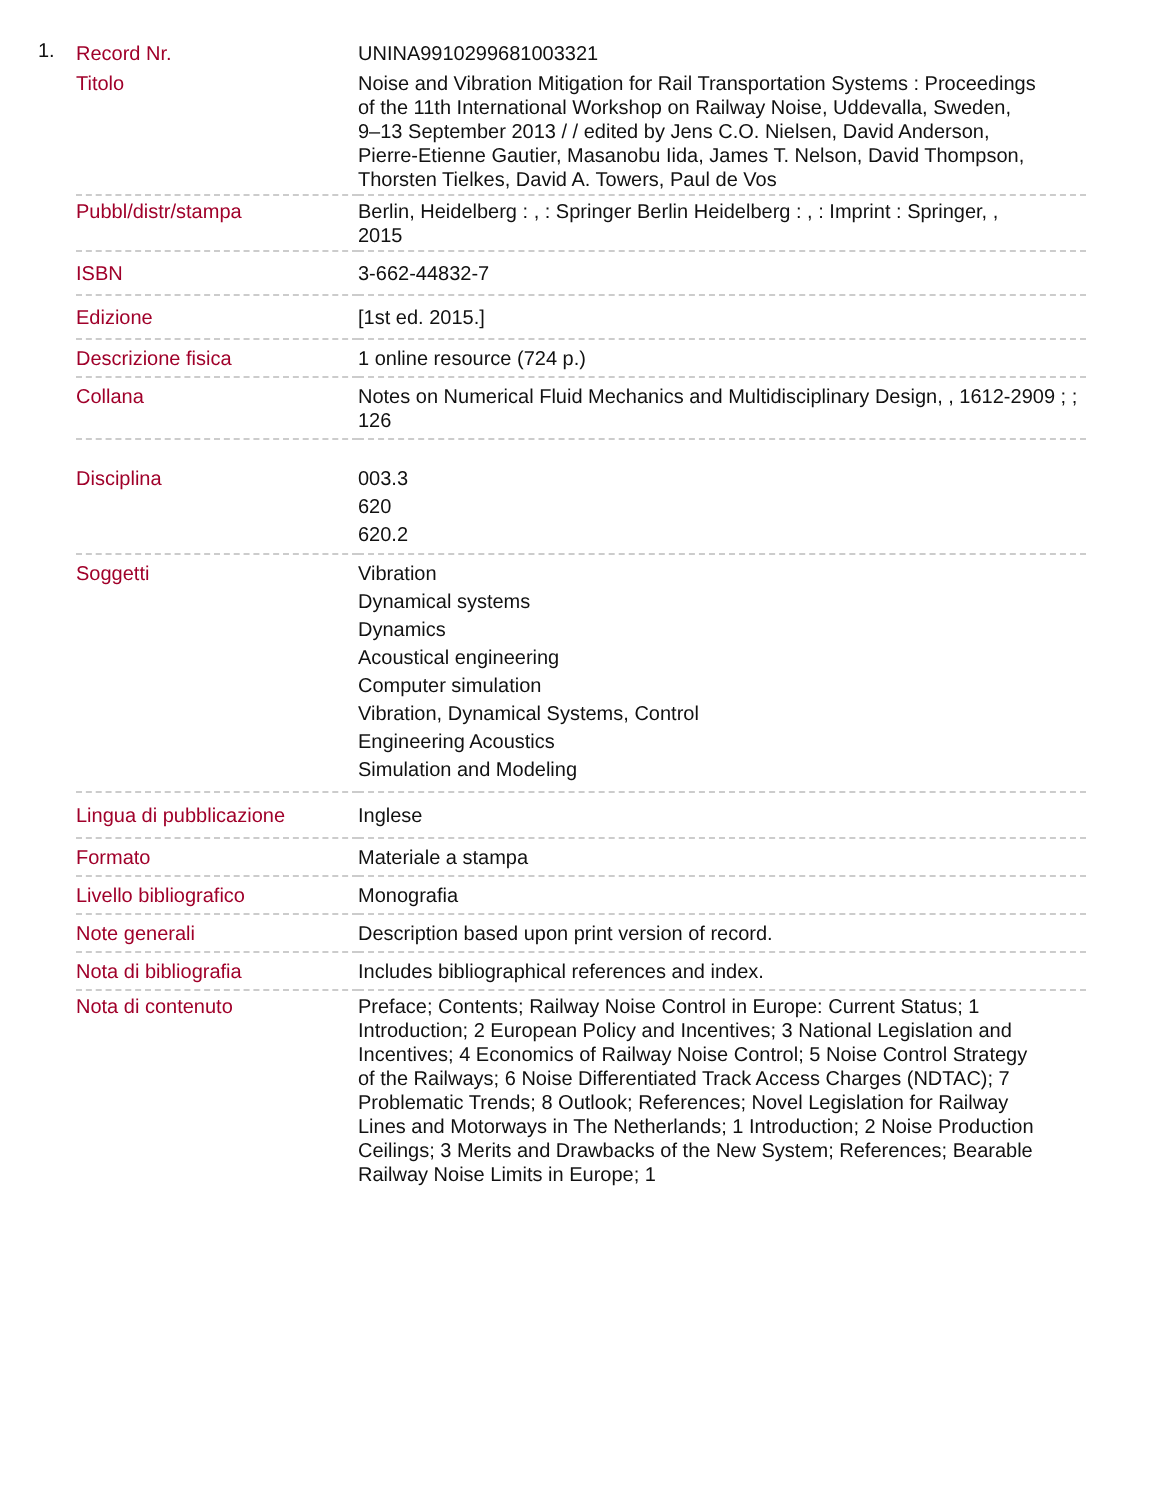1.
| Record Nr. | UNINA9910299681003321 |
| Titolo | Noise and Vibration Mitigation for Rail Transportation Systems : Proceedings of the 11th International Workshop on Railway Noise, Uddevalla, Sweden, 9–13 September 2013 / / edited by Jens C.O. Nielsen, David Anderson, Pierre-Etienne Gautier, Masanobu Iida, James T. Nelson, David Thompson, Thorsten Tielkes, David A. Towers, Paul de Vos |
| Pubbl/distr/stampa | Berlin, Heidelberg : , : Springer Berlin Heidelberg : , : Imprint : Springer, , 2015 |
| ISBN | 3-662-44832-7 |
| Edizione | [1st ed. 2015.] |
| Descrizione fisica | 1 online resource (724 p.) |
| Collana | Notes on Numerical Fluid Mechanics and Multidisciplinary Design, , 1612-2909 ; ; 126 |
| Disciplina | 003.3 620 620.2 |
| Soggetti | Vibration Dynamical systems Dynamics Acoustical engineering Computer simulation Vibration, Dynamical Systems, Control Engineering Acoustics Simulation and Modeling |
| Lingua di pubblicazione | Inglese |
| Formato | Materiale a stampa |
| Livello bibliografico | Monografia |
| Note generali | Description based upon print version of record. |
| Nota di bibliografia | Includes bibliographical references and index. |
| Nota di contenuto | Preface; Contents; Railway Noise Control in Europe: Current Status; 1 Introduction; 2 European Policy and Incentives; 3 National Legislation and Incentives; 4 Economics of Railway Noise Control; 5 Noise Control Strategy of the Railways; 6 Noise Differentiated Track Access Charges (NDTAC); 7 Problematic Trends; 8 Outlook; References; Novel Legislation for Railway Lines and Motorways in The Netherlands; 1 Introduction; 2 Noise Production Ceilings; 3 Merits and Drawbacks of the New System; References; Bearable Railway Noise Limits in Europe; 1 |